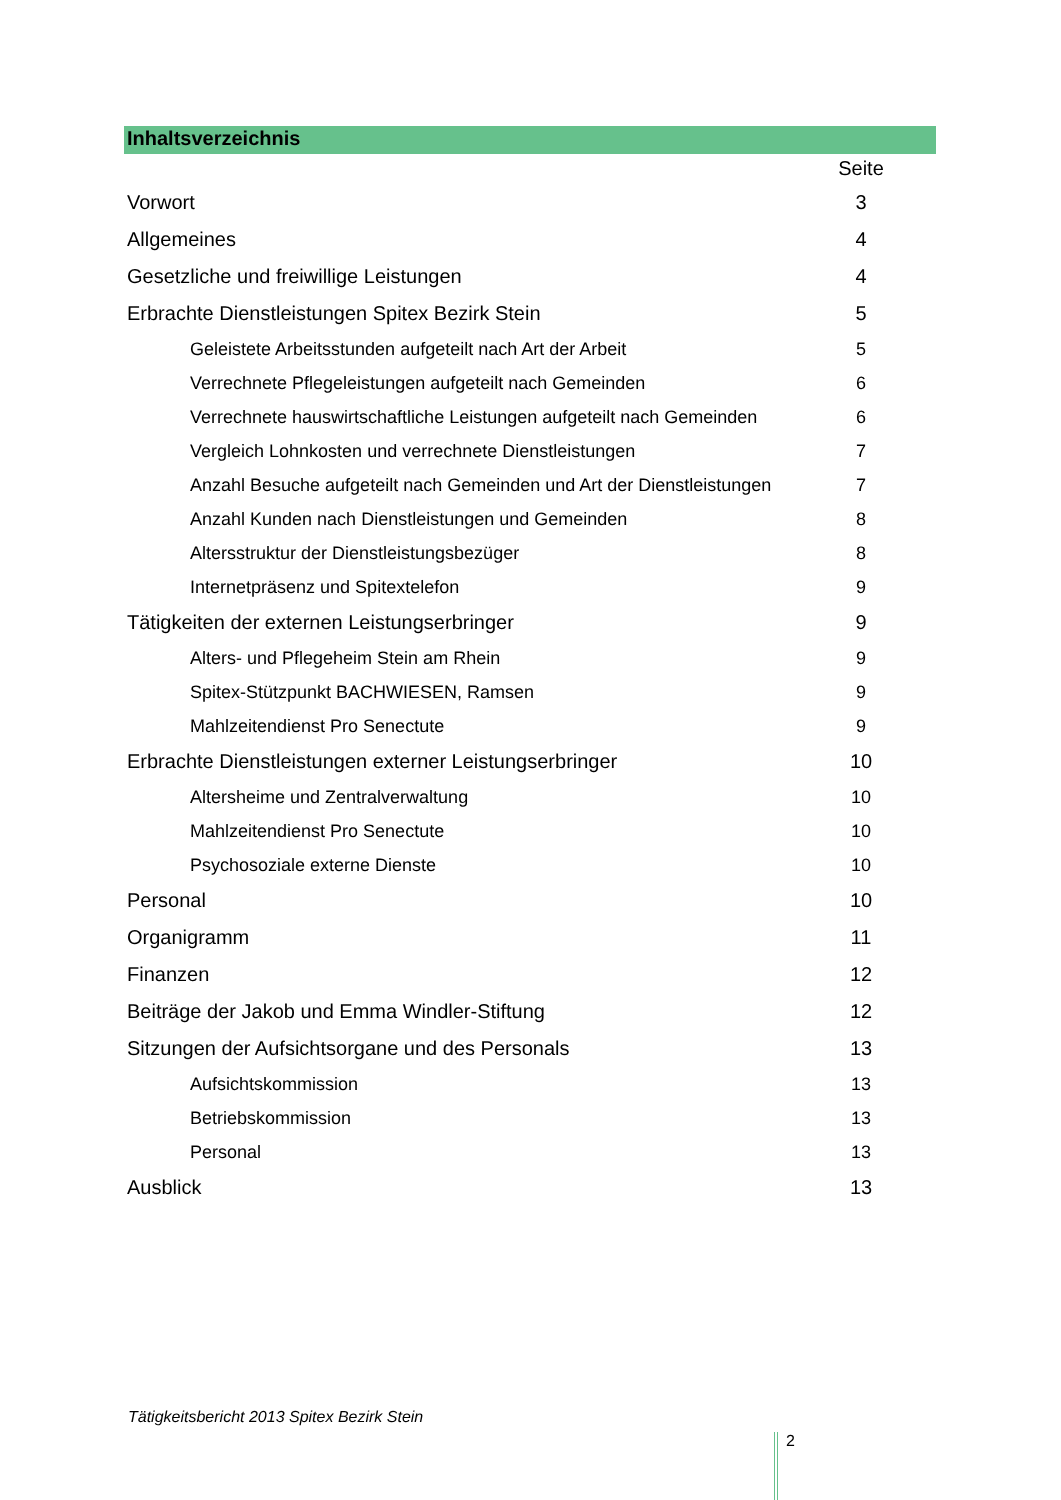Inhaltsverzeichnis
| | Seite |
| Vorwort | 3 |
| Allgemeines | 4 |
| Gesetzliche und freiwillige Leistungen | 4 |
| Erbrachte Dienstleistungen Spitex Bezirk Stein | 5 |
| Geleistete Arbeitsstunden aufgeteilt nach Art der Arbeit | 5 |
| Verrechnete Pflegeleistungen aufgeteilt nach Gemeinden | 6 |
| Verrechnete hauswirtschaftliche Leistungen aufgeteilt nach Gemeinden | 6 |
| Vergleich Lohnkosten und verrechnete Dienstleistungen | 7 |
| Anzahl Besuche aufgeteilt nach Gemeinden und Art der Dienstleistungen | 7 |
| Anzahl Kunden nach Dienstleistungen und Gemeinden | 8 |
| Altersstruktur der Dienstleistungsbezüger | 8 |
| Internetpräsenz und Spitextelefon | 9 |
| Tätigkeiten der externen Leistungserbringer | 9 |
| Alters- und Pflegeheim Stein am Rhein | 9 |
| Spitex-Stützpunkt BACHWIESEN, Ramsen | 9 |
| Mahlzeitendienst Pro Senectute | 9 |
| Erbrachte Dienstleistungen externer Leistungserbringer | 10 |
| Altersheime und Zentralverwaltung | 10 |
| Mahlzeitendienst Pro Senectute | 10 |
| Psychosoziale externe Dienste | 10 |
| Personal | 10 |
| Organigramm | 11 |
| Finanzen | 12 |
| Beiträge der Jakob und Emma Windler-Stiftung | 12 |
| Sitzungen der Aufsichtsorgane und des Personals | 13 |
| Aufsichtskommission | 13 |
| Betriebskommission | 13 |
| Personal | 13 |
| Ausblick | 13 |
Tätigkeitsbericht 2013 Spitex Bezirk Stein
2